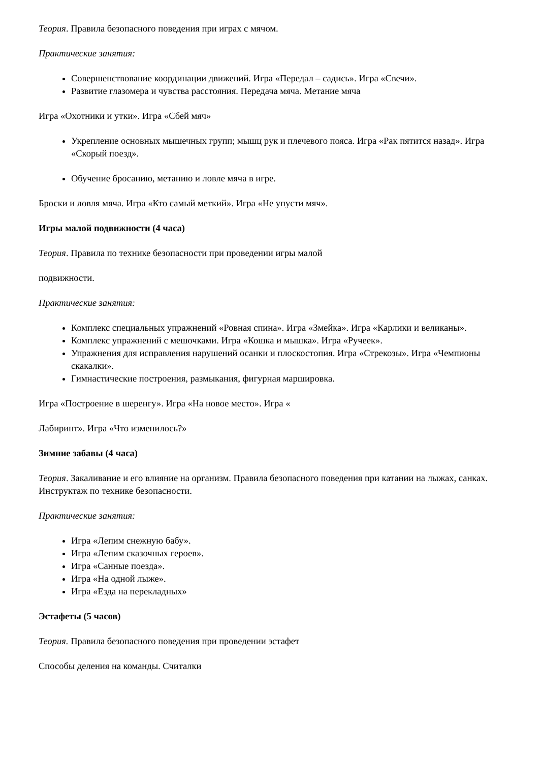Теория. Правила безопасного поведения при играх с мячом.
Практические занятия:
Совершенствование координации движений. Игра «Передал – садись». Игра «Свечи».
Развитие глазомера и чувства расстояния. Передача мяча. Метание мяча
Игра «Охотники и утки». Игра «Сбей мяч»
Укрепление основных мышечных групп; мышц рук и плечевого пояса. Игра «Рак пятится назад». Игра «Скорый поезд».
Обучение бросанию, метанию и ловле мяча в игре.
Броски и ловля мяча. Игра «Кто самый меткий». Игра «Не упусти мяч».
Игры малой подвижности (4 часа)
Теория. Правила по технике безопасности при проведении игры малой
подвижности.
Практические занятия:
Комплекс специальных упражнений «Ровная спина». Игра «Змейка». Игра «Карлики и великаны».
Комплекс упражнений с мешочками. Игра «Кошка и мышка». Игра «Ручеек».
Упражнения для исправления нарушений осанки и плоскостопия. Игра «Стрекозы». Игра «Чемпионы скакалки».
Гимнастические построения, размыкания, фигурная маршировка.
Игра «Построение в шеренгу». Игра «На новое место». Игра «
Лабиринт». Игра «Что изменилось?»
Зимние забавы (4 часа)
Теория. Закаливание и его влияние на организм. Правила безопасного поведения при катании на лыжах, санках. Инструктаж по технике безопасности.
Практические занятия:
Игра «Лепим снежную бабу».
Игра «Лепим сказочных героев».
Игра «Санные поезда».
Игра «На одной лыже».
Игра «Езда на перекладных»
Эстафеты (5 часов)
Теория. Правила безопасного поведения при проведении эстафет
Способы деления на команды. Считалки